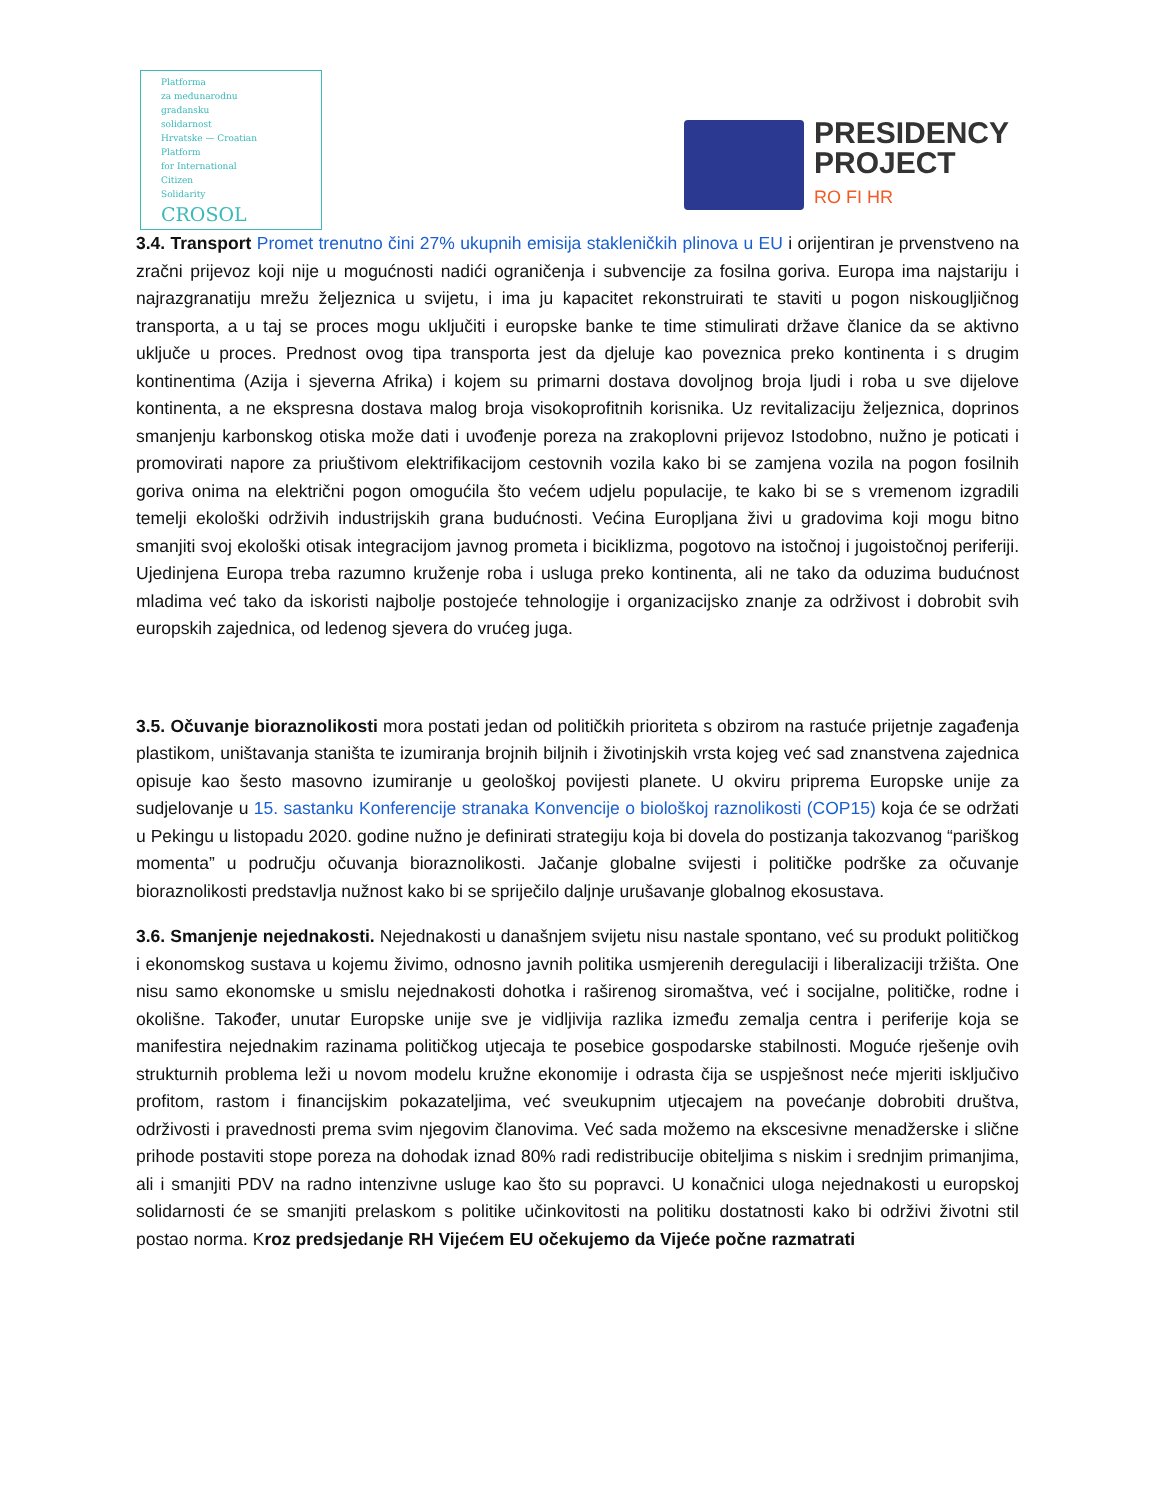Platforma
za međunarodnu
građansku
solidarnost
Hrvatske — Croatian
Platform
for International
Citizen
Solidarity
CROSOL
PRESIDENCY
PROJECT
RO FI HR
3.4. Transport Promet trenutno čini 27% ukupnih emisija stakleničkih plinova u EU i orijentiran je prvenstveno na zračni prijevoz koji nije u mogućnosti nadići ograničenja i subvencije za fosilna goriva. Europa ima najstariju i najrazgranatiju mrežu željeznica u svijetu, i ima ju kapacitet rekonstruirati te staviti u pogon niskougljičnog transporta, a u taj se proces mogu uključiti i europske banke te time stimulirati države članice da se aktivno uključe u proces. Prednost ovog tipa transporta jest da djeluje kao poveznica preko kontinenta i s drugim kontinentima (Azija i sjeverna Afrika) i kojem su primarni dostava dovoljnog broja ljudi i roba u sve dijelove kontinenta, a ne ekspresna dostava malog broja visokoprofitnih korisnika. Uz revitalizaciju željeznica, doprinos smanjenju karbonskog otiska može dati i uvođenje poreza na zrakoplovni prijevoz Istodobno, nužno je poticati i promovirati napore za priuštivom elektrifikacijom cestovnih vozila kako bi se zamjena vozila na pogon fosilnih goriva onima na električni pogon omogućila što većem udjelu populacije, te kako bi se s vremenom izgradili temelji ekološki održivih industrijskih grana budućnosti. Većina Europljana živi u gradovima koji mogu bitno smanjiti svoj ekološki otisak integracijom javnog prometa i biciklizma, pogotovo na istočnoj i jugoistočnoj periferiji. Ujedinjena Europa treba razumno kruženje roba i usluga preko kontinenta, ali ne tako da oduzima budućnost mladima već tako da iskoristi najbolje postojeće tehnologije i organizacijsko znanje za održivost i dobrobit svih europskih zajednica, od ledenog sjevera do vrućeg juga.
3.5. Očuvanje bioraznolikosti mora postati jedan od političkih prioriteta s obzirom na rastuće prijetnje zagađenja plastikom, uništavanja staništa te izumiranja brojnih biljnih i životinjskih vrsta kojeg već sad znanstvena zajednica opisuje kao šesto masovno izumiranje u geološkoj povijesti planete. U okviru priprema Europske unije za sudjelovanje u 15. sastanku Konferencije stranaka Konvencije o biološkoj raznolikosti (COP15) koja će se održati u Pekingu u listopadu 2020. godine nužno je definirati strategiju koja bi dovela do postizanja takozvanog “pariškog momenta” u području očuvanja bioraznolikosti. Jačanje globalne svijesti i političke podrške za očuvanje bioraznolikosti predstavlja nužnost kako bi se spriječilo daljnje urušavanje globalnog ekosustava.
3.6. Smanjenje nejednakosti. Nejednakosti u današnjem svijetu nisu nastale spontano, već su produkt političkog i ekonomskog sustava u kojemu živimo, odnosno javnih politika usmjerenih deregulaciji i liberalizaciji tržišta. One nisu samo ekonomske u smislu nejednakosti dohotka i raširenog siromaštva, već i socijalne, političke, rodne i okolišne. Također, unutar Europske unije sve je vidljivija razlika između zemalja centra i periferije koja se manifestira nejednakim razinama političkog utjecaja te posebice gospodarske stabilnosti. Moguće rješenje ovih strukturnih problema leži u novom modelu kružne ekonomije i odrasta čija se uspješnost neće mjeriti isključivo profitom, rastom i financijskim pokazateljima, već sveukupnim utjecajem na povećanje dobrobiti društva, održivosti i pravednosti prema svim njegovim članovima. Već sada možemo na ekscesivne menadžerske i slične prihode postaviti stope poreza na dohodak iznad 80% radi redistribucije obiteljima s niskim i srednjim primanjima, ali i smanjiti PDV na radno intenzivne usluge kao što su popravci. U konačnici uloga nejednakosti u europskoj solidarnosti će se smanjiti prelaskom s politike učinkovitosti na politiku dostatnosti kako bi održivi životni stil postao norma. Kroz predsjedanje RH Vijećem EU očekujemo da Vijeće počne razmatrati